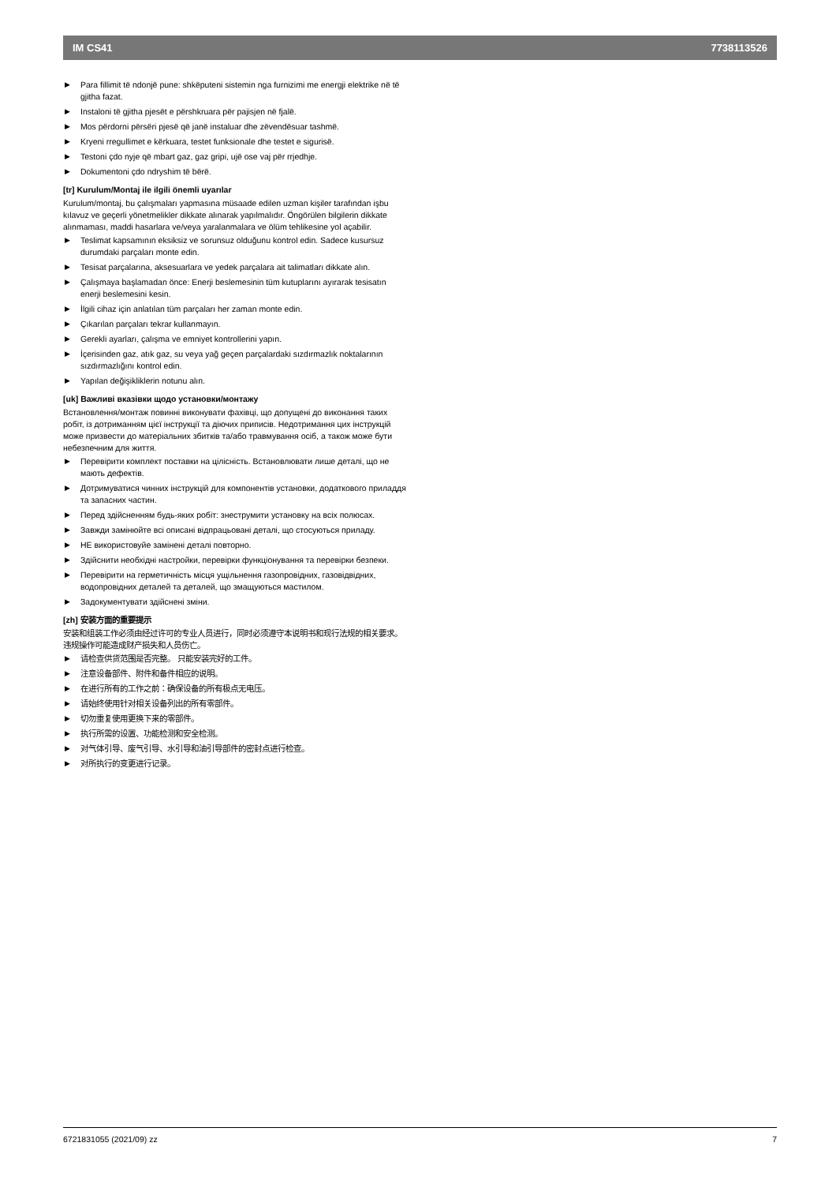IM CS41 7738113526
▶ Para fillimit të ndonjë pune: shkëputeni sistemin nga furnizimi me energji elektrike në të gjitha fazat.
▶ Instaloni të gjitha pjesët e përshkruara për pajisjen në fjalë.
▶ Mos përdorni përsëri pjesë që janë instaluar dhe zëvendësuar tashmë.
▶ Kryeni rregullimet e kërkuara, testet funksionale dhe testet e sigurisë.
▶ Testoni çdo nyje që mbart gaz, gaz gripi, ujë ose vaj për rrjedhje.
▶ Dokumentoni çdo ndryshim të bërë.
[tr] Kurulum/Montaj ile ilgili önemli uyarılar
Kurulum/montaj, bu çalışmaları yapmasına müsaade edilen uzman kişiler tarafından işbu kılavuz ve geçerli yönetmelikler dikkate alınarak yapılmalıdır. Öngörülen bilgilerin dikkate alınmaması, maddi hasarlara ve/veya yaralanmalara ve ölüm tehlikesine yol açabilir.
▶ Teslimat kapsamının eksiksiz ve sorunsuz olduğunu kontrol edin. Sadece kusursuz durumdaki parçaları monte edin.
▶ Tesisat parçalarına, aksesuarlara ve yedek parçalara ait talimatları dikkate alın.
▶ Çalışmaya başlamadan önce: Enerji beslemesinin tüm kutuplarını ayırarak tesisatın enerji beslemesini kesin.
▶ İlgili cihaz için anlatılan tüm parçaları her zaman monte edin.
▶ Çıkarılan parçaları tekrar kullanmayın.
▶ Gerekli ayarları, çalışma ve emniyet kontrollerini yapın.
▶ İçerisinden gaz, atık gaz, su veya yağ geçen parçalardaki sızdırmazlık noktalarının sızdırmazlığını kontrol edin.
▶ Yapılan değişikliklerin notunu alın.
[uk] Важливі вказівки щодо установки/монтажу
Встановлення/монтаж повинні виконувати фахівці, що допущені до виконання таких робіт, із дотриманням цієї інструкції та діючих приписів. Недотримання цих інструкцій може призвести до матеріальних збитків та/або травмування осіб, а також може бути небезпечним для життя.
▶ Перевірити комплект поставки на цілісність. Встановлювати лише деталі, що не мають дефектів.
▶ Дотримуватися чинних інструкцій для компонентів установки, додаткового приладдя та запасних частин.
▶ Перед здійсненням будь-яких робіт: знеструмити установку на всіх полюсах.
▶ Завжди замінюйте всі описані відпрацьовані деталі, що стосуються приладу.
▶ НЕ використовуйе замінені деталі повторно.
▶ Здійснити необхідні настройки, перевірки функціонування та перевірки безпеки.
▶ Перевірити на герметичність місця ущільнення газопровідних, газовідвідних, водопровідних деталей та деталей, що змащуються мастилом.
▶ Задокументувати здійснені зміни.
[zh] 安装方面的重要提示
安装和组装工作必须由经过许可的专业人员进行，同时必须遵守本说明书和现行法规的相关要求。违规操作可能造成财产损失和人员伤亡。
▶ 请检查供货范围是否完整。 只能安装完好的工件。
▶ 注意设备部件、附件和备件相应的说明。
▶ 在进行所有的工作之前：确保设备的所有极点无电压。
▶ 请始终使用针对相关设备列出的所有零部件。
▶ 切勿重复使用更换下来的零部件。
▶ 执行所需的设置、功能检测和安全检测。
▶ 对气体引导、废气引导、水引导和油引导部件的密封点进行检查。
▶ 对所执行的变更进行记录。
6721831055 (2021/09) zz 7